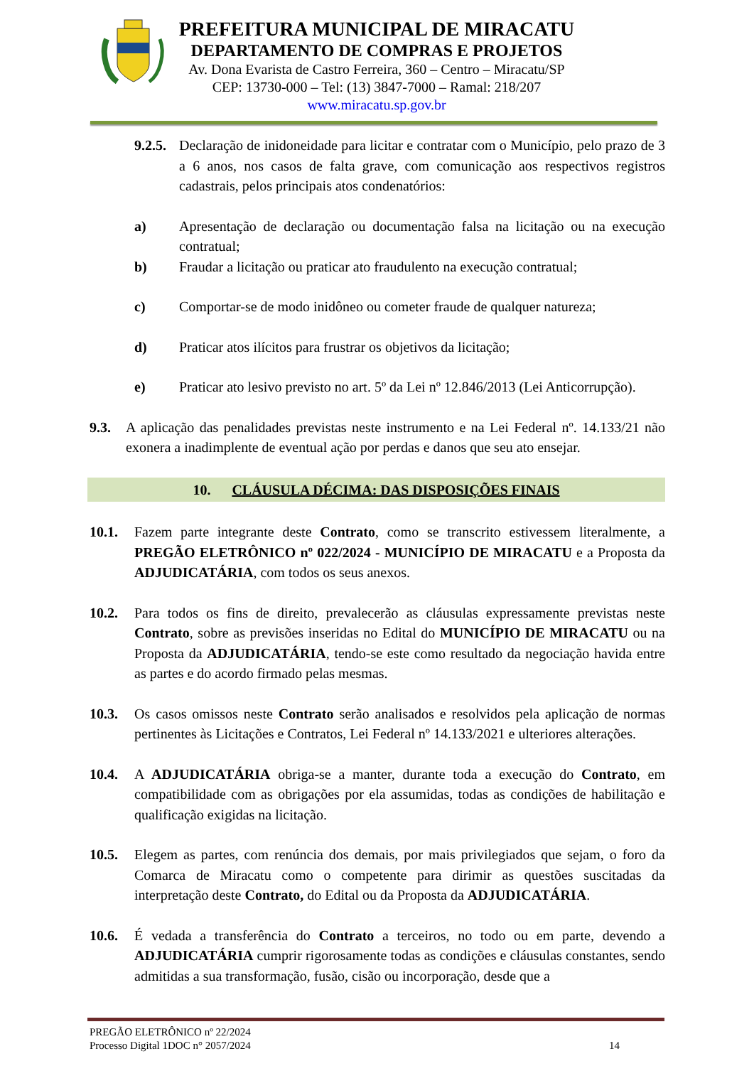PREFEITURA MUNICIPAL DE MIRACATU
DEPARTAMENTO DE COMPRAS E PROJETOS
Av. Dona Evarista de Castro Ferreira, 360 – Centro – Miracatu/SP
CEP: 13730-000 – Tel: (13) 3847-7000 – Ramal: 218/207
www.miracatu.sp.gov.br
9.2.5. Declaração de inidoneidade para licitar e contratar com o Município, pelo prazo de 3 a 6 anos, nos casos de falta grave, com comunicação aos respectivos registros cadastrais, pelos principais atos condenatórios:
a) Apresentação de declaração ou documentação falsa na licitação ou na execução contratual;
b) Fraudar a licitação ou praticar ato fraudulento na execução contratual;
c) Comportar-se de modo inidôneo ou cometer fraude de qualquer natureza;
d) Praticar atos ilícitos para frustrar os objetivos da licitação;
e) Praticar ato lesivo previsto no art. 5º da Lei nº 12.846/2013 (Lei Anticorrupção).
9.3. A aplicação das penalidades previstas neste instrumento e na Lei Federal nº. 14.133/21 não exonera a inadimplente de eventual ação por perdas e danos que seu ato ensejar.
10. CLÁUSULA DÉCIMA: DAS DISPOSIÇÕES FINAIS
10.1. Fazem parte integrante deste Contrato, como se transcrito estivessem literalmente, a PREGÃO ELETRÔNICO nº 022/2024 - MUNICÍPIO DE MIRACATU e a Proposta da ADJUDICATÁRIA, com todos os seus anexos.
10.2. Para todos os fins de direito, prevalecerão as cláusulas expressamente previstas neste Contrato, sobre as previsões inseridas no Edital do MUNICÍPIO DE MIRACATU ou na Proposta da ADJUDICATÁRIA, tendo-se este como resultado da negociação havida entre as partes e do acordo firmado pelas mesmas.
10.3. Os casos omissos neste Contrato serão analisados e resolvidos pela aplicação de normas pertinentes às Licitações e Contratos, Lei Federal nº 14.133/2021 e ulteriores alterações.
10.4. A ADJUDICATÁRIA obriga-se a manter, durante toda a execução do Contrato, em compatibilidade com as obrigações por ela assumidas, todas as condições de habilitação e qualificação exigidas na licitação.
10.5. Elegem as partes, com renúncia dos demais, por mais privilegiados que sejam, o foro da Comarca de Miracatu como o competente para dirimir as questões suscitadas da interpretação deste Contrato, do Edital ou da Proposta da ADJUDICATÁRIA.
10.6. É vedada a transferência do Contrato a terceiros, no todo ou em parte, devendo a ADJUDICATÁRIA cumprir rigorosamente todas as condições e cláusulas constantes, sendo admitidas a sua transformação, fusão, cisão ou incorporação, desde que a
PREGÃO ELETRÔNICO nº 22/2024
Processo Digital 1DOC n° 2057/2024
14